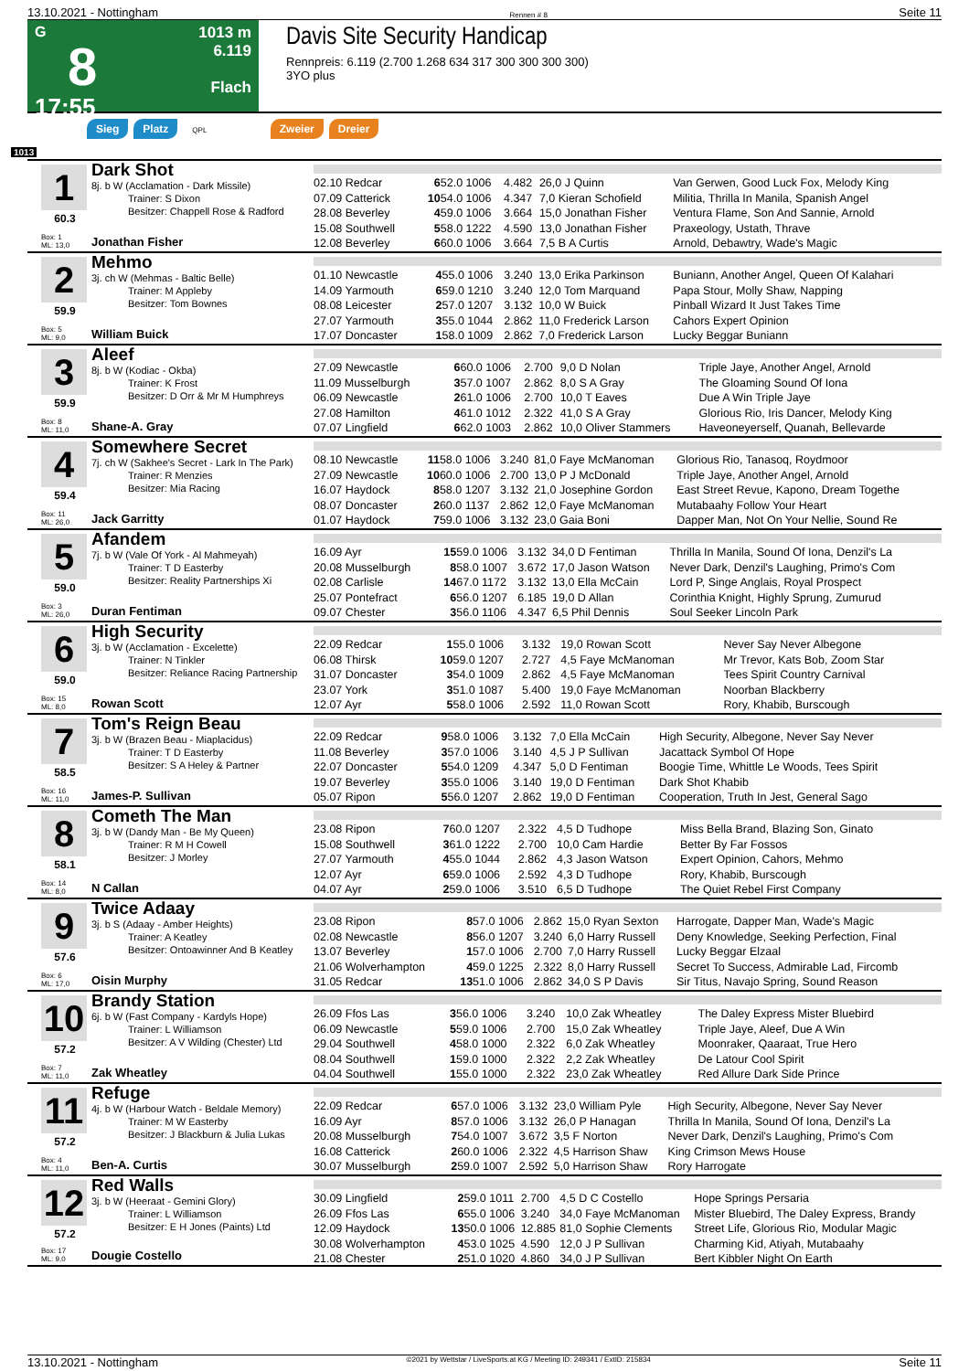13.10.2021 - Nottingham Rennen # 8 Seite 11
G
8
17:55
1013 m
6.119
Flach
Davis Site Security Handicap
Rennpreis: 6.119 (2.700 1.268 634 317 300 300 300 300)
3YO plus
Sieg Platz QPL Zweier Dreier
1013
1
60.3
Box: 1
ML: 13,0
Dark Shot
8j. b W (Acclamation - Dark Missile)
Trainer: S Dixon
Besitzer: Chappell Rose & Radford
Jonathan Fisher
| 02.10 Redcar | 6 | 52.0 1006 | 4.482 | 26,0 J Quinn | Van Gerwen, Good Luck Fox, Melody King |
| 07.09 Catterick | 10 | 54.0 1006 | 4.347 | 7,0 Kieran Schofield | Militia, Thrilla In Manila, Spanish Angel |
| 28.08 Beverley | 4 | 59.0 1006 | 3.664 | 15,0 Jonathan Fisher | Ventura Flame, Son And Sannie, Arnold |
| 15.08 Southwell | 5 | 58.0 1222 | 4.590 | 13,0 Jonathan Fisher | Praxeology, Ustath, Thrave |
| 12.08 Beverley | 6 | 60.0 1006 | 3.664 | 7,5 B A Curtis | Arnold, Debawtry, Wade's Magic |
2
59.9
Box: 5
ML: 9,0
Mehmo
3j. ch W (Mehmas - Baltic Belle)
Trainer: M Appleby
Besitzer: Tom Bownes
William Buick
| 01.10 Newcastle | 4 | 55.0 1006 | 3.240 | 13,0 Erika Parkinson | Buniann, Another Angel, Queen Of Kalahari |
| 14.09 Yarmouth | 6 | 59.0 1210 | 3.240 | 12,0 Tom Marquand | Papa Stour, Molly Shaw, Napping |
| 08.08 Leicester | 2 | 57.0 1207 | 3.132 | 10,0 W Buick | Pinball Wizard It Just Takes Time |
| 27.07 Yarmouth | 3 | 55.0 1044 | 2.862 | 11,0 Frederick Larson | Cahors Expert Opinion |
| 17.07 Doncaster | 1 | 58.0 1009 | 2.862 | 7,0 Frederick Larson | Lucky Beggar Buniann |
3
59.9
Box: 8
ML: 11,0
Aleef
8j. b W (Kodiac - Okba)
Trainer: K Frost
Besitzer: D Orr & Mr M Humphreys
Shane-A. Gray
| 27.09 Newcastle | 6 | 60.0 1006 | 2.700 | 9,0 D Nolan | Triple Jaye, Another Angel, Arnold |
| 11.09 Musselburgh | 3 | 57.0 1007 | 2.862 | 8,0 S A Gray | The Gloaming Sound Of Iona |
| 06.09 Newcastle | 2 | 61.0 1006 | 2.700 | 10,0 T Eaves | Due A Win Triple Jaye |
| 27.08 Hamilton | 4 | 61.0 1012 | 2.322 | 41,0 S A Gray | Glorious Rio, Iris Dancer, Melody King |
| 07.07 Lingfield | 6 | 62.0 1003 | 2.862 | 10,0 Oliver Stammers | Haveoneyerself, Quanah, Bellevarde |
4
59.4
Box: 11
ML: 26,0
Somewhere Secret
7j. ch W (Sakhee's Secret - Lark In The Park)
Trainer: R Menzies
Besitzer: Mia Racing
Jack Garritty
| 08.10 Newcastle | 11 | 58.0 1006 | 3.240 | 81,0 Faye McManoman | Glorious Rio, Tanasoq, Roydmoor |
| 27.09 Newcastle | 10 | 60.0 1006 | 2.700 | 13,0 P J McDonald | Triple Jaye, Another Angel, Arnold |
| 16.07 Haydock | 8 | 58.0 1207 | 3.132 | 21,0 Josephine Gordon | East Street Revue, Kapono, Dream Togethe |
| 08.07 Doncaster | 2 | 60.0 1137 | 2.862 | 12,0 Faye McManoman | Mutabaahy Follow Your Heart |
| 01.07 Haydock | 7 | 59.0 1006 | 3.132 | 23,0 Gaia Boni | Dapper Man, Not On Your Nellie, Sound Re |
5
59.0
Box: 3
ML: 26,0
Afandem
7j. b W (Vale Of York - Al Mahmeyah)
Trainer: T D Easterby
Besitzer: Reality Partnerships Xi
Duran Fentiman
| 16.09 Ayr | 15 | 59.0 1006 | 3.132 | 34,0 D Fentiman | Thrilla In Manila, Sound Of Iona, Denzil's La |
| 20.08 Musselburgh | 8 | 58.0 1007 | 3.672 | 17,0 Jason Watson | Never Dark, Denzil's Laughing, Primo's Com |
| 02.08 Carlisle | 14 | 67.0 1172 | 3.132 | 13,0 Ella McCain | Lord P, Singe Anglais, Royal Prospect |
| 25.07 Pontefract | 6 | 56.0 1207 | 6.185 | 19,0 D Allan | Corinthia Knight, Highly Sprung, Zumurud |
| 09.07 Chester | 3 | 56.0 1106 | 4.347 | 6,5 Phil Dennis | Soul Seeker Lincoln Park |
6
59.0
Box: 15
ML: 8,0
High Security
3j. b W (Acclamation - Excelette)
Trainer: N Tinkler
Besitzer: Reliance Racing Partnership
Rowan Scott
| 22.09 Redcar | 1 | 55.0 1006 | 3.132 | 19,0 Rowan Scott | Never Say Never Albegone |
| 06.08 Thirsk | 10 | 59.0 1207 | 2.727 | 4,5 Faye McManoman | Mr Trevor, Kats Bob, Zoom Star |
| 31.07 Doncaster | 3 | 54.0 1009 | 2.862 | 4,5 Faye McManoman | Tees Spirit Country Carnival |
| 23.07 York | 3 | 51.0 1087 | 5.400 | 19,0 Faye McManoman | Noorban Blackberry |
| 12.07 Ayr | 5 | 58.0 1006 | 2.592 | 11,0 Rowan Scott | Rory, Khabib, Burscough |
7
58.5
Box: 16
ML: 11,0
Tom's Reign Beau
3j. b W (Brazen Beau - Miaplacidus)
Trainer: T D Easterby
Besitzer: S A Heley & Partner
James-P. Sullivan
| 22.09 Redcar | 9 | 58.0 1006 | 3.132 | 7,0 Ella McCain | High Security, Albegone, Never Say Never |
| 11.08 Beverley | 3 | 57.0 1006 | 3.140 | 4,5 J P Sullivan | Jacattack Symbol Of Hope |
| 22.07 Doncaster | 5 | 54.0 1209 | 4.347 | 5,0 D Fentiman | Boogie Time, Whittle Le Woods, Tees Spirit |
| 19.07 Beverley | 3 | 55.0 1006 | 3.140 | 19,0 D Fentiman | Dark Shot Khabib |
| 05.07 Ripon | 5 | 56.0 1207 | 2.862 | 19,0 D Fentiman | Cooperation, Truth In Jest, General Sago |
8
58.1
Box: 14
ML: 8,0
Cometh The Man
3j. b W (Dandy Man - Be My Queen)
Trainer: R M H Cowell
Besitzer: J Morley
N Callan
| 23.08 Ripon | 7 | 60.0 1207 | 2.322 | 4,5 D Tudhope | Miss Bella Brand, Blazing Son, Ginato |
| 15.08 Southwell | 3 | 61.0 1222 | 2.700 | 10,0 Cam Hardie | Better By Far Fossos |
| 27.07 Yarmouth | 4 | 55.0 1044 | 2.862 | 4,3 Jason Watson | Expert Opinion, Cahors, Mehmo |
| 12.07 Ayr | 6 | 59.0 1006 | 2.592 | 4,3 D Tudhope | Rory, Khabib, Burscough |
| 04.07 Ayr | 2 | 59.0 1006 | 3.510 | 6,5 D Tudhope | The Quiet Rebel First Company |
9
57.6
Box: 6
ML: 17,0
Twice Adaay
3j. b S (Adaay - Amber Heights)
Trainer: A Keatley
Besitzer: Ontoawinner And B Keatley
Oisin Murphy
| 23.08 Ripon | 8 | 57.0 1006 | 2.862 | 15,0 Ryan Sexton | Harrogate, Dapper Man, Wade's Magic |
| 02.08 Newcastle | 8 | 56.0 1207 | 3.240 | 6,0 Harry Russell | Deny Knowledge, Seeking Perfection, Final |
| 13.07 Beverley | 1 | 57.0 1006 | 2.700 | 7,0 Harry Russell | Lucky Beggar Elzaal |
| 21.06 Wolverhampton | 4 | 59.0 1225 | 2.322 | 8,0 Harry Russell | Secret To Success, Admirable Lad, Fircomb |
| 31.05 Redcar | 13 | 51.0 1006 | 2.862 | 34,0 S P Davis | Sir Titus, Navajo Spring, Sound Reason |
10
57.2
Box: 7
ML: 11,0
Brandy Station
6j. b W (Fast Company - Kardyls Hope)
Trainer: L Williamson
Besitzer: A V Wilding (Chester) Ltd
Zak Wheatley
| 26.09 Ffos Las | 3 | 56.0 1006 | 3.240 | 10,0 Zak Wheatley | The Daley Express Mister Bluebird |
| 06.09 Newcastle | 5 | 59.0 1006 | 2.700 | 15,0 Zak Wheatley | Triple Jaye, Aleef, Due A Win |
| 29.04 Southwell | 4 | 58.0 1000 | 2.322 | 6,0 Zak Wheatley | Moonraker, Qaaraat, True Hero |
| 08.04 Southwell | 1 | 59.0 1000 | 2.322 | 2,2 Zak Wheatley | De Latour Cool Spirit |
| 04.04 Southwell | 1 | 55.0 1000 | 2.322 | 23,0 Zak Wheatley | Red Allure Dark Side Prince |
11
57.2
Box: 4
ML: 11,0
Refuge
4j. b W (Harbour Watch - Beldale Memory)
Trainer: M W Easterby
Besitzer: J Blackburn & Julia Lukas
Ben-A. Curtis
| 22.09 Redcar | 6 | 57.0 1006 | 3.132 | 23,0 William Pyle | High Security, Albegone, Never Say Never |
| 16.09 Ayr | 8 | 57.0 1006 | 3.132 | 26,0 P Hanagan | Thrilla In Manila, Sound Of Iona, Denzil's La |
| 20.08 Musselburgh | 7 | 54.0 1007 | 3.672 | 3,5 F Norton | Never Dark, Denzil's Laughing, Primo's Com |
| 16.08 Catterick | 2 | 60.0 1006 | 2.322 | 4,5 Harrison Shaw | King Crimson Mews House |
| 30.07 Musselburgh | 2 | 59.0 1007 | 2.592 | 5,0 Harrison Shaw | Rory Harrogate |
12
57.2
Box: 17
ML: 9,0
Red Walls
3j. b W (Heeraat - Gemini Glory)
Trainer: L Williamson
Besitzer: E H Jones (Paints) Ltd
Dougie Costello
| 30.09 Lingfield | 2 | 59.0 1011 | 2.700 | 4,5 D C Costello | Hope Springs Persaria |
| 26.09 Ffos Las | 6 | 55.0 1006 | 3.240 | 34,0 Faye McManoman | Mister Bluebird, The Daley Express, Brandy |
| 12.09 Haydock | 13 | 50.0 1006 | 12.885 | 81,0 Sophie Clements | Street Life, Glorious Rio, Modular Magic |
| 30.08 Wolverhampton | 4 | 53.0 1025 | 4.590 | 12,0 J P Sullivan | Charming Kid, Atiyah, Mutabaahy |
| 21.08 Chester | 2 | 51.0 1020 | 4.860 | 34,0 J P Sullivan | Bert Kibbler Night On Earth |
13.10.2021 - Nottingham ©2021 by Wettstar / LiveSports.at KG / Meeting ID: 249341 / ExtID: 215834 Seite 11